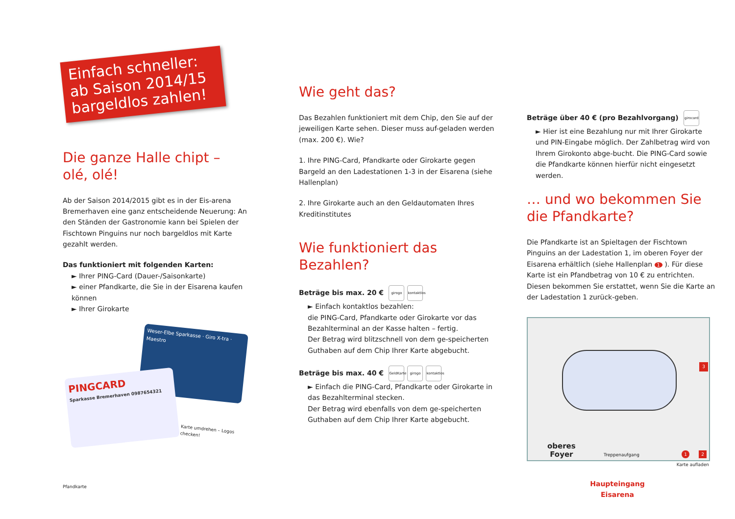Einfach schneller: ab Saison 2014/15 bargeldlos zahlen!
Die ganze Halle chipt –
olé, olé!
Ab der Saison 2014/2015 gibt es in der Eis-arena Bremerhaven eine ganz entscheidende Neuerung: An den Ständen der Gastronomie kann bei Spielen der Fischtown Pinguins nur noch bargeldlos mit Karte gezahlt werden.
Das funktioniert mit folgenden Karten:
► Ihrer PING-Card (Dauer-/Saisonkarte)
► einer Pfandkarte, die Sie in der Eisarena kaufen können
► Ihrer Girokarte
Weser-Elbe Sparkasse · Giro X-tra · Maestro
PINGCARD
Sparkasse Bremerhaven 0987654321
Karte umdrehen – Logos checken!
Pfandkarte
Wie geht das?
Das Bezahlen funktioniert mit dem Chip, den Sie auf der jeweiligen Karte sehen. Dieser muss auf-geladen werden (max. 200 €). Wie?
1. Ihre PING-Card, Pfandkarte oder Girokarte gegen Bargeld an den Ladestationen 1-3 in der Eisarena (siehe Hallenplan)
2. Ihre Girokarte auch an den Geldautomaten Ihres Kreditinstitutes
Wie funktioniert das Bezahlen?
Beträge bis max. 20 € girogo kontaktlos
► Einfach kontaktlos bezahlen:
die PING-Card, Pfandkarte oder Girokarte vor das Bezahlterminal an der Kasse halten – fertig.
Der Betrag wird blitzschnell von dem ge-speicherten Guthaben auf dem Chip Ihrer Karte abgebucht.
Beträge bis max. 40 € GeldKarte girogo kontaktlos
► Einfach die PING-Card, Pfandkarte oder Girokarte in das Bezahlterminal stecken.
Der Betrag wird ebenfalls von dem ge-speicherten Guthaben auf dem Chip Ihrer Karte abgebucht.
Beträge über 40 € (pro Bezahlvorgang) girocard
► Hier ist eine Bezahlung nur mit Ihrer Girokarte und PIN-Eingabe möglich. Der Zahlbetrag wird von Ihrem Girokonto abge-bucht. Die PING-Card sowie die Pfandkarte können hierfür nicht eingesetzt werden.
… und wo bekommen Sie die Pfandkarte?
Die Pfandkarte ist an Spieltagen der Fischtown Pinguins an der Ladestation 1, im oberen Foyer der Eisarena erhältlich (siehe Hallenplan 1 ). Für diese Karte ist ein Pfandbetrag von 10 € zu entrichten. Diesen bekommen Sie erstattet, wenn Sie die Karte an der Ladestation 1 zurück-geben.
3
oberes
Foyer
Treppenaufgang 1 2
Karte aufladen
Haupteingang
Eisarena